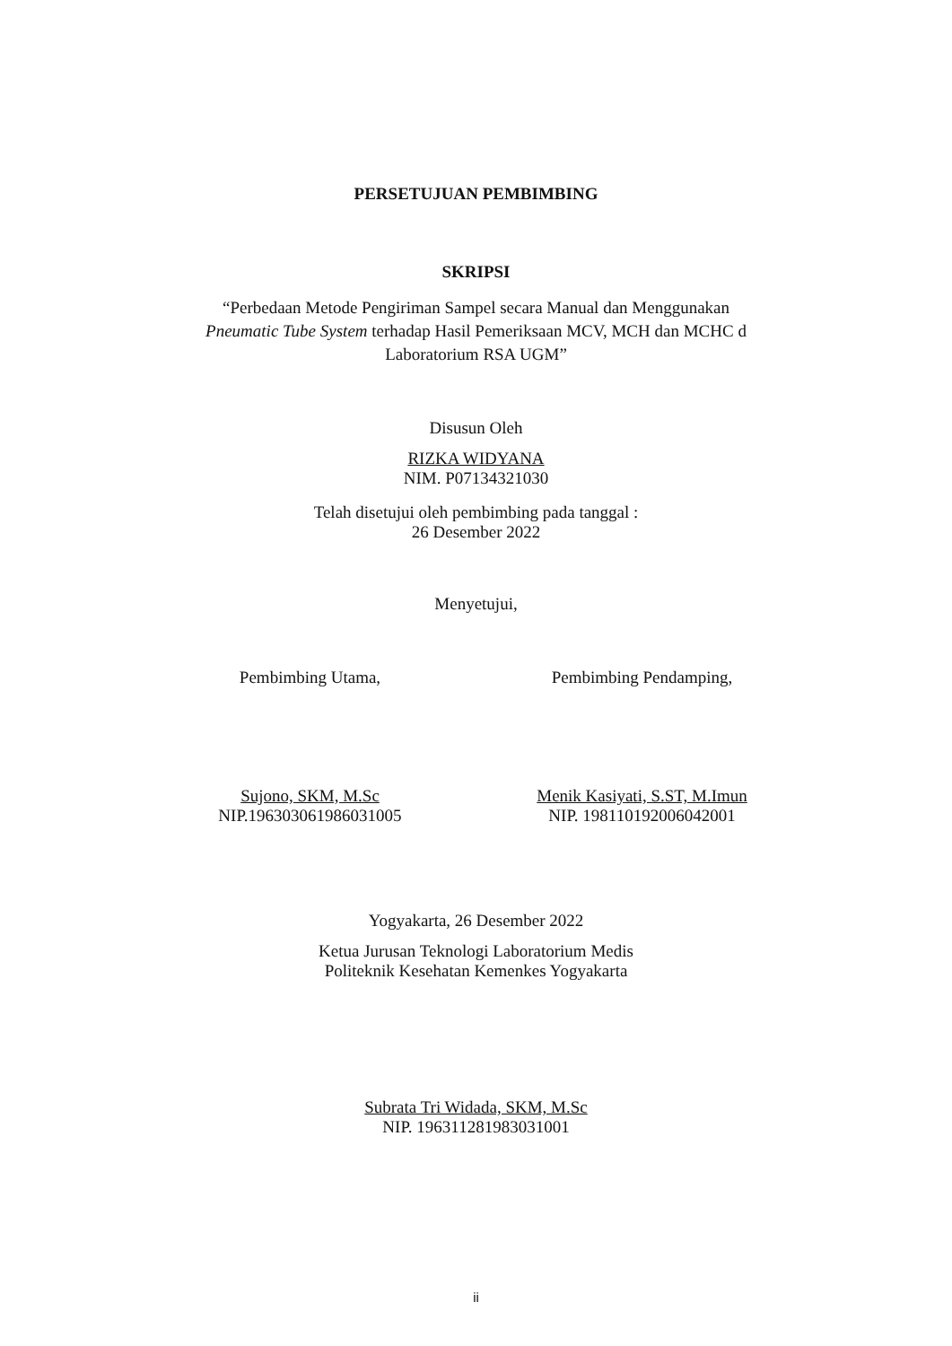PERSETUJUAN PEMBIMBING
SKRIPSI
“Perbedaan Metode Pengiriman Sampel secara Manual dan Menggunakan
Pneumatic Tube System terhadap Hasil Pemeriksaan MCV, MCH dan MCHC d
Laboratorium RSA UGM”
Disusun Oleh
RIZKA WIDYANA
NIM. P07134321030
Telah disetujui oleh pembimbing pada tanggal :
26 Desember 2022
Menyetujui,
Pembimbing Utama,
Sujono, SKM, M.Sc
NIP.196303061986031005
Pembimbing Pendamping,
Menik Kasiyati, S.ST, M.Imun
NIP. 198110192006042001
Yogyakarta, 26 Desember 2022
Ketua Jurusan Teknologi Laboratorium Medis
Politeknik Kesehatan Kemenkes Yogyakarta
Subrata Tri Widada, SKM, M.Sc
NIP. 196311281983031001
ii